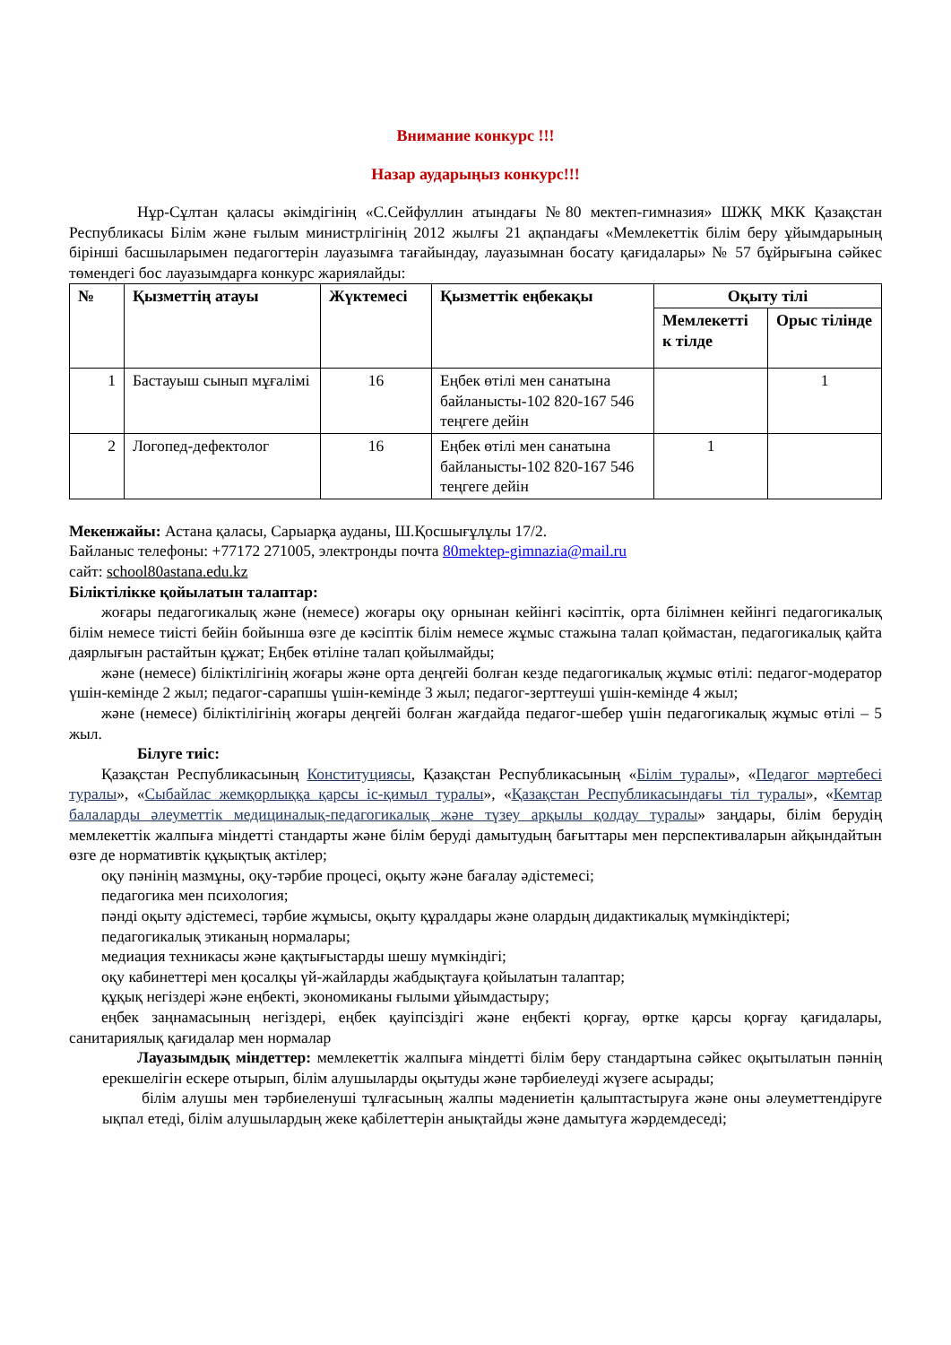Внимание конкурс !!!
Назар аударыңыз конкурс!!!
Нұр-Сұлтан қаласы әкімдігінің «С.Сейфуллин атындағы №80 мектеп-гимназия» ШЖҚ МКК Қазақстан Республикасы Білім және ғылым министрлігінің 2012 жылғы 21 ақпандағы «Мемлекеттік білім беру ұйымдарының бірінші басшыларымен педагогтерін лауазымға тағайындау, лауазымнан босату қағидалары» № 57 бұйрығына сәйкес төмендегі бос лауазымдарға конкурс жариялайды:
| № | Қызметтің атауы | Жүктемесі | Қызметтік еңбекақы | Оқыту тілі | |
| --- | --- | --- | --- | --- | --- |
| | | | | Мемлекетті к тілде | Орыс тілінде |
| 1 | Бастауыш сынып мұғалімі | 16 | Еңбек өтілі мен санатына байланысты-102 820-167 546 теңгеге дейін | | 1 |
| 2 | Логопед-дефектолог | 16 | Еңбек өтілі мен санатына байланысты-102 820-167 546 теңгеге дейін | 1 | |
Мекенжайы: Астана қаласы, Сарыарқа ауданы, Ш.Қосшығұлұлы 17/2.
Байланыс телефоны: +77172 271005, электронды почта 80mektep-gimnazia@mail.ru
сайт: school80astana.edu.kz
Біліктілікке қойылатын талаптар:
жоғары педагогикалық және (немесе) жоғары оқу орнынан кейінгі кәсіптік, орта білімнен кейінгі педагогикалық білім немесе тиісті бейін бойынша өзге де кәсіптік білім немесе жұмыс стажына талап қоймастан, педагогикалық қайта даярлығын растайтын құжат; Еңбек өтіліне талап қойылмайды;
және (немесе) біліктілігінің жоғары және орта деңгейі болған кезде педагогикалық жұмыс өтілі: педагог-модератор үшін-кемінде 2 жыл; педагог-сарапшы үшін-кемінде 3 жыл; педагог-зерттеуші үшін-кемінде 4 жыл;
және (немесе) біліктілігінің жоғары деңгейі болған жағдайда педагог-шебер үшін педагогикалық жұмыс өтілі – 5 жыл.
Білуге тиіс:
Қазақстан Республикасының Конституциясы, Қазақстан Республикасының «Білім туралы», «Педагог мәртебесі туралы», «Сыбайлас жемқорлыққа қарсы іс-қимыл туралы», «Қазақстан Республикасындағы тіл туралы», «Кемтар балаларды әлеуметтік медициналық-педагогикалық және түзеу арқылы қолдау туралы» заңдары, білім берудің мемлекеттік жалпыға міндетті стандарты және білім беруді дамытудың бағыттары мен перспективаларын айқындайтын өзге де нормативтік құқықтық актілер;
оқу пәнінің мазмұны, оқу-тәрбие процесі, оқыту және бағалау әдістемесі;
педагогика мен психология;
пәнді оқыту әдістемесі, тәрбие жұмысы, оқыту құралдары және олардың дидактикалық мүмкіндіктері;
педагогикалық этиканың нормалары;
медиация техникасы және қақтығыстарды шешу мүмкіндігі;
оқу кабинеттері мен қосалқы үй-жайларды жабдықтауға қойылатын талаптар;
құқық негіздері және еңбекті, экономиканы ғылыми ұйымдастыру;
еңбек заңнамасының негіздері, еңбек қауіпсіздігі және еңбекті қорғау, өртке қарсы қорғау қағидалары, санитариялық қағидалар мен нормалар
Лауазымдық міндеттер: мемлекеттік жалпыға міндетті білім беру стандартына сәйкес оқытылатын пәннің ерекшелігін ескере отырып, білім алушыларды оқытуды және тәрбиелеуді жүзеге асырады;
білім алушы мен тәрбиеленуші тұлғасының жалпы мәдениетін қалыптастыруға және оны әлеуметтендіруге ықпал етеді, білім алушылардың жеке қабілеттерін анықтайды және дамытуға жәрдемдеседі;